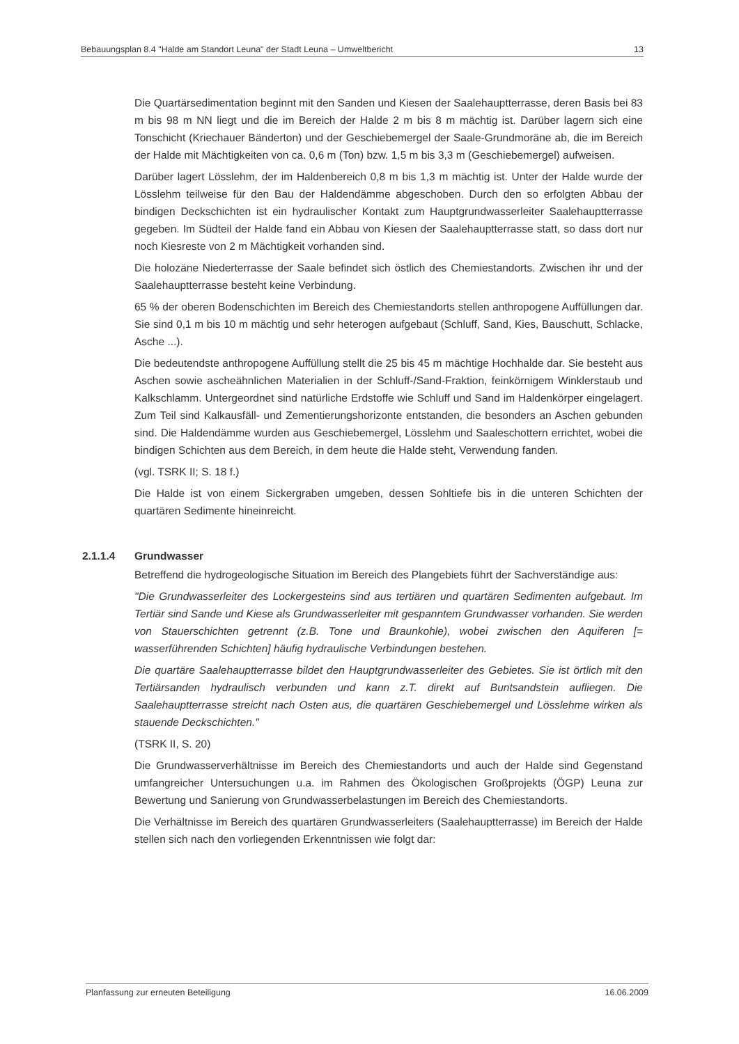Bebauungsplan 8.4 "Halde am Standort Leuna" der Stadt Leuna – Umweltbericht 13
Die Quartärsedimentation beginnt mit den Sanden und Kiesen der Saalehauptterrasse, deren Basis bei 83 m bis 98 m NN liegt und die im Bereich der Halde 2 m bis 8 m mächtig ist. Darüber lagern sich eine Tonschicht (Kriechauer Bänderton) und der Geschiebemergel der Saale-Grundmoräne ab, die im Bereich der Halde mit Mächtigkeiten von ca. 0,6 m (Ton) bzw. 1,5 m bis 3,3 m (Geschiebemergel) aufweisen.
Darüber lagert Lösslehm, der im Haldenbereich 0,8 m bis 1,3 m mächtig ist. Unter der Halde wurde der Lösslehm teilweise für den Bau der Haldendämme abgeschoben. Durch den so erfolgten Abbau der bindigen Deckschichten ist ein hydraulischer Kontakt zum Hauptgrundwasserleiter Saalehauptterrasse gegeben. Im Südteil der Halde fand ein Abbau von Kiesen der Saalehauptterrasse statt, so dass dort nur noch Kiesreste von 2 m Mächtigkeit vorhanden sind.
Die holozäne Niederterrasse der Saale befindet sich östlich des Chemiestandorts. Zwischen ihr und der Saalehauptterrasse besteht keine Verbindung.
65 % der oberen Bodenschichten im Bereich des Chemiestandorts stellen anthropogene Auffüllungen dar. Sie sind 0,1 m bis 10 m mächtig und sehr heterogen aufgebaut (Schluff, Sand, Kies, Bauschutt, Schlacke, Asche ...).
Die bedeutendste anthropogene Auffüllung stellt die 25 bis 45 m mächtige Hochhalde dar. Sie besteht aus Aschen sowie ascheähnlichen Materialien in der Schluff-/Sand-Fraktion, feinkörnigem Winklerstaub und Kalkschlamm. Untergeordnet sind natürliche Erdstoffe wie Schluff und Sand im Haldenkörper eingelagert. Zum Teil sind Kalkausfäll- und Zementierungshorizonte entstanden, die besonders an Aschen gebunden sind. Die Haldendämme wurden aus Geschiebemergel, Lösslehm und Saaleschottern errichtet, wobei die bindigen Schichten aus dem Bereich, in dem heute die Halde steht, Verwendung fanden.
(vgl. TSRK II; S. 18 f.)
Die Halde ist von einem Sickergraben umgeben, dessen Sohltiefe bis in die unteren Schichten der quartären Sedimente hineinreicht.
2.1.1.4 Grundwasser
Betreffend die hydrogeologische Situation im Bereich des Plangebiets führt der Sachverständige aus:
"Die Grundwasserleiter des Lockergesteins sind aus tertiären und quartären Sedimenten aufgebaut. Im Tertiär sind Sande und Kiese als Grundwasserleiter mit gespanntem Grundwasser vorhanden. Sie werden von Stauerschichten getrennt (z.B. Tone und Braunkohle), wobei zwischen den Aquiferen [= wasserführenden Schichten] häufig hydraulische Verbindungen bestehen.
Die quartäre Saalehauptterrasse bildet den Hauptgrundwasserleiter des Gebietes. Sie ist örtlich mit den Tertiärsanden hydraulisch verbunden und kann z.T. direkt auf Buntsandstein aufliegen. Die Saalehauptterrasse streicht nach Osten aus, die quartären Geschiebemergel und Lösslehme wirken als stauende Deckschichten."
(TSRK II, S. 20)
Die Grundwasserverhältnisse im Bereich des Chemiestandorts und auch der Halde sind Gegenstand umfangreicher Untersuchungen u.a. im Rahmen des Ökologischen Großprojekts (ÖGP) Leuna zur Bewertung und Sanierung von Grundwasserbelastungen im Bereich des Chemiestandorts.
Die Verhältnisse im Bereich des quartären Grundwasserleiters (Saalehauptterrasse) im Bereich der Halde stellen sich nach den vorliegenden Erkenntnissen wie folgt dar:
Planfassung zur erneuten Beteiligung 16.06.2009